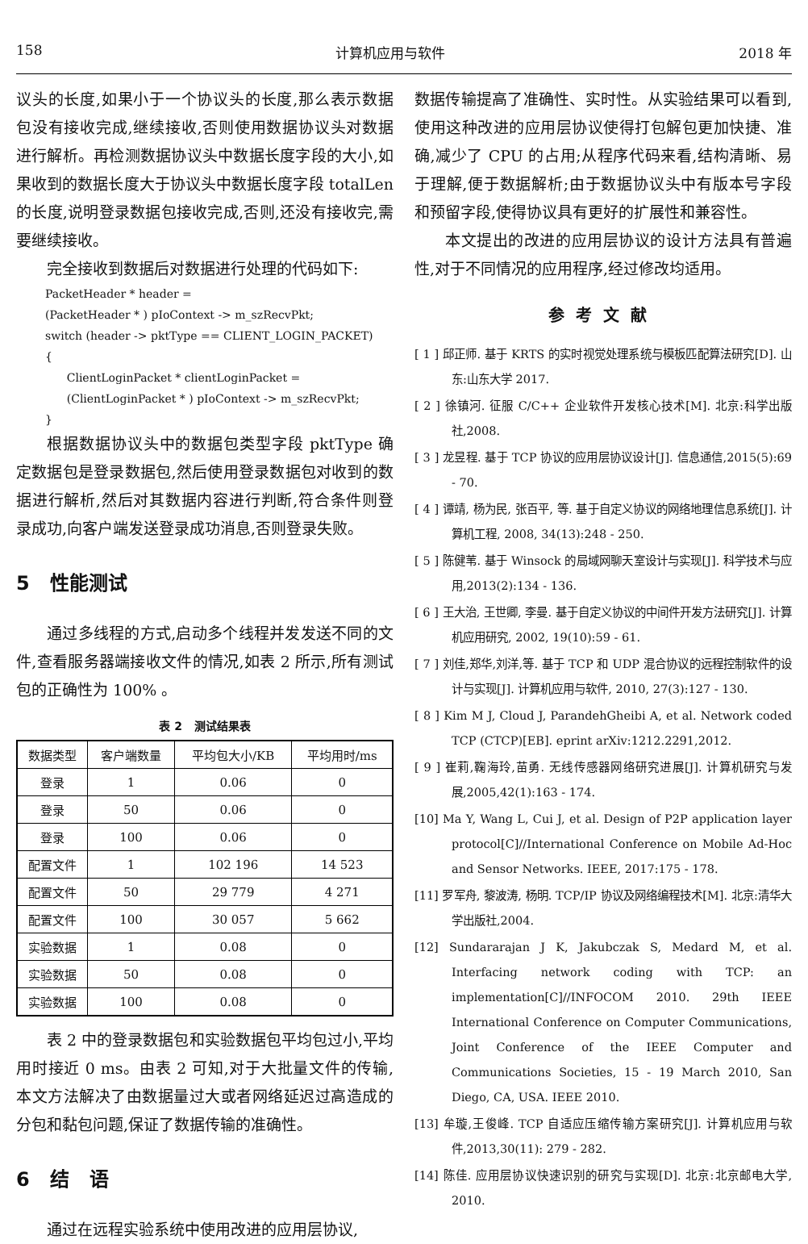158 计算机应用与软件 2018 年
议头的长度,如果小于一个协议头的长度,那么表示数据包没有接收完成,继续接收,否则使用数据协议头对数据进行解析。再检测数据协议头中数据长度字段的大小,如果收到的数据长度大于协议头中数据长度字段 totalLen 的长度,说明登录数据包接收完成,否则,还没有接收完,需要继续接收。
完全接收到数据后对数据进行处理的代码如下:
PacketHeader * header =
(PacketHeader * ) pIoContext -> m_szRecvPkt;
switch (header -> pktType == CLIENT_LOGIN_PACKET)
{
ClientLoginPacket * clientLoginPacket =
(ClientLoginPacket * ) pIoContext -> m_szRecvPkt;
}
根据数据协议头中的数据包类型字段 pktType 确定数据包是登录数据包,然后使用登录数据包对收到的数据进行解析,然后对其数据内容进行判断,符合条件则登录成功,向客户端发送登录成功消息,否则登录失败。
5 性能测试
通过多线程的方式,启动多个线程并发发送不同的文件,查看服务器端接收文件的情况,如表 2 所示,所有测试包的正确性为 100% 。
表 2 测试结果表
| 数据类型 | 客户端数量 | 平均包大小/KB | 平均用时/ms |
| --- | --- | --- | --- |
| 登录 | 1 | 0.06 | 0 |
| 登录 | 50 | 0.06 | 0 |
| 登录 | 100 | 0.06 | 0 |
| 配置文件 | 1 | 102 196 | 14 523 |
| 配置文件 | 50 | 29 779 | 4 271 |
| 配置文件 | 100 | 30 057 | 5 662 |
| 实验数据 | 1 | 0.08 | 0 |
| 实验数据 | 50 | 0.08 | 0 |
| 实验数据 | 100 | 0.08 | 0 |
表 2 中的登录数据包和实验数据包平均包过小,平均用时接近 0 ms。由表 2 可知,对于大批量文件的传输,本文方法解决了由数据量过大或者网络延迟过高造成的分包和黏包问题,保证了数据传输的准确性。
6 结 语
通过在远程实验系统中使用改进的应用层协议,
数据传输提高了准确性、实时性。从实验结果可以看到,使用这种改进的应用层协议使得打包解包更加快捷、准确,减少了 CPU 的占用;从程序代码来看,结构清晰、易于理解,便于数据解析;由于数据协议头中有版本号字段和预留字段,使得协议具有更好的扩展性和兼容性。
本文提出的改进的应用层协议的设计方法具有普遍性,对于不同情况的应用程序,经过修改均适用。
参考文献
[ 1 ] 邱正师. 基于 KRTS 的实时视觉处理系统与模板匹配算法研究[D]. 山东:山东大学 2017.
[ 2 ] 徐镇河. 征服 C/C++ 企业软件开发核心技术[M]. 北京:科学出版社,2008.
[ 3 ] 龙昱程. 基于 TCP 协议的应用层协议设计[J]. 信息通信,2015(5):69 - 70.
[ 4 ] 谭靖, 杨为民, 张百平, 等. 基于自定义协议的网络地理信息系统[J]. 计算机工程, 2008, 34(13):248 - 250.
[ 5 ] 陈健苇. 基于 Winsock 的局域网聊天室设计与实现[J]. 科学技术与应用,2013(2):134 - 136.
[ 6 ] 王大治, 王世卿, 李曼. 基于自定义协议的中间件开发方法研究[J]. 计算机应用研究, 2002, 19(10):59 - 61.
[ 7 ] 刘佳,郑华,刘洋,等. 基于 TCP 和 UDP 混合协议的远程控制软件的设计与实现[J]. 计算机应用与软件, 2010, 27(3):127 - 130.
[ 8 ] Kim M J, Cloud J, ParandehGheibi A, et al. Network coded TCP (CTCP)[EB]. eprint arXiv:1212.2291,2012.
[ 9 ] 崔莉,鞠海玲,苗勇. 无线传感器网络研究进展[J]. 计算机研究与发展,2005,42(1):163 - 174.
[10] Ma Y, Wang L, Cui J, et al. Design of P2P application layer protocol[C]//International Conference on Mobile Ad-Hoc and Sensor Networks. IEEE, 2017:175 - 178.
[11] 罗军舟, 黎波涛, 杨明. TCP/IP 协议及网络编程技术[M]. 北京:清华大学出版社,2004.
[12] Sundararajan J K, Jakubczak S, Medard M, et al. Interfacing network coding with TCP: an implementation[C]//INFOCOM 2010. 29th IEEE International Conference on Computer Communications, Joint Conference of the IEEE Computer and Communications Societies, 15 - 19 March 2010, San Diego, CA, USA. IEEE 2010.
[13] 牟璇,王俊峰. TCP 自适应压缩传输方案研究[J]. 计算机应用与软件,2013,30(11): 279 - 282.
[14] 陈佳. 应用层协议快速识别的研究与实现[D]. 北京:北京邮电大学, 2010.